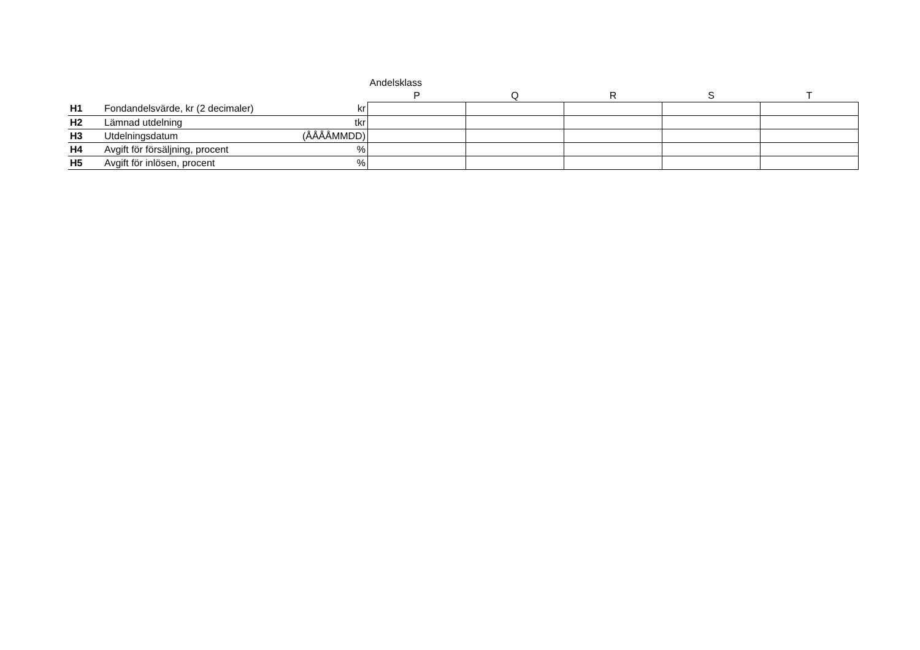| | | | Andelsklass | | | | |
| | | | P | Q | R | S | T |
| H1 | Fondandelsvärde, kr (2 decimaler) | kr | | | | | |
| H2 | Lämnad utdelning | tkr | | | | | |
| H3 | Utdelningsdatum | (ÅÅÅÅMMDD) | | | | | |
| H4 | Avgift för försäljning, procent | % | | | | | |
| H5 | Avgift för inlösen, procent | % | | | | | |